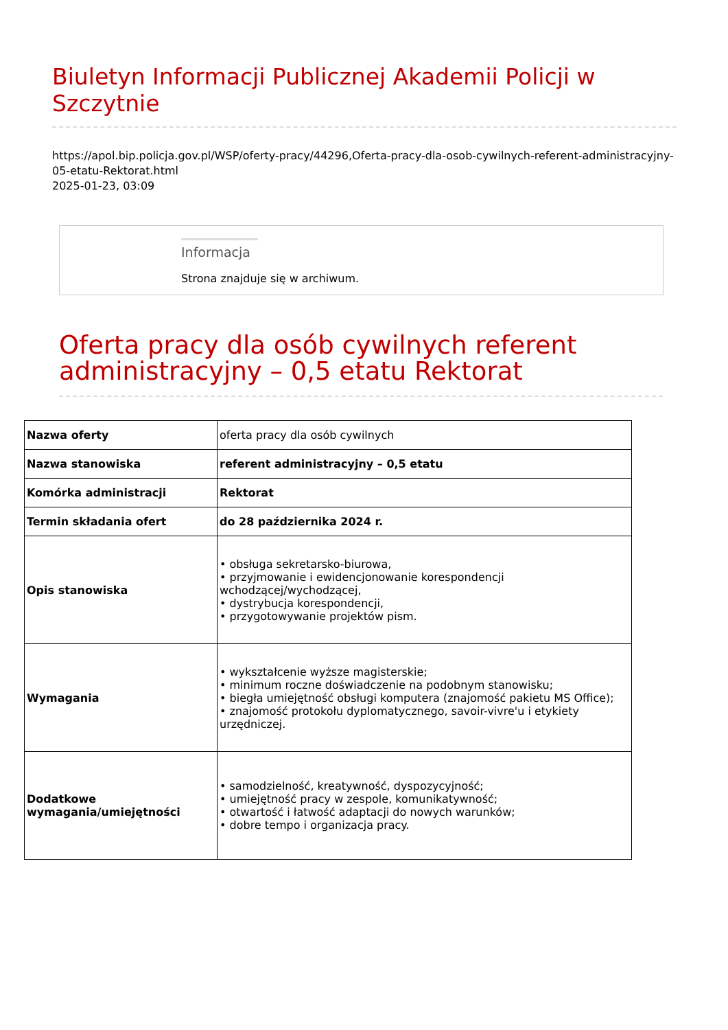Biuletyn Informacji Publicznej Akademii Policji w Szczytnie
https://apol.bip.policja.gov.pl/WSP/oferty-pracy/44296,Oferta-pracy-dla-osob-cywilnych-referent-administracyjny-05-etatu-Rektorat.html
2025-01-23, 03:09
Informacja
Strona znajduje się w archiwum.
Oferta pracy dla osób cywilnych referent administracyjny – 0,5 etatu Rektorat
| Nazwa oferty | oferta pracy dla osób cywilnych |
| Nazwa stanowiska | referent administracyjny – 0,5 etatu |
| Komórka administracji | Rektorat |
| Termin składania ofert | do 28 października 2024 r. |
| Opis stanowiska | • obsługa sekretarsko-biurowa, • przyjmowanie i ewidencjonowanie korespondencji wchodzącej/wychodzącej, • dystrybucja korespondencji, • przygotowywanie projektów pism. |
| Wymagania | • wykształcenie wyższe magisterskie; • minimum roczne doświadczenie na podobnym stanowisku; • biegła umiejętność obsługi komputera (znajomość pakietu MS Office); • znajomość protokołu dyplomatycznego, savoir-vivre'u i etykiety urzędniczej. |
| Dodatkowe wymagania/umiejętności | • samodzielność, kreatywność, dyspozycyjność; • umiejętność pracy w zespole, komunikatywność; • otwartość i łatwość adaptacji do nowych warunków; • dobre tempo i organizacja pracy. |